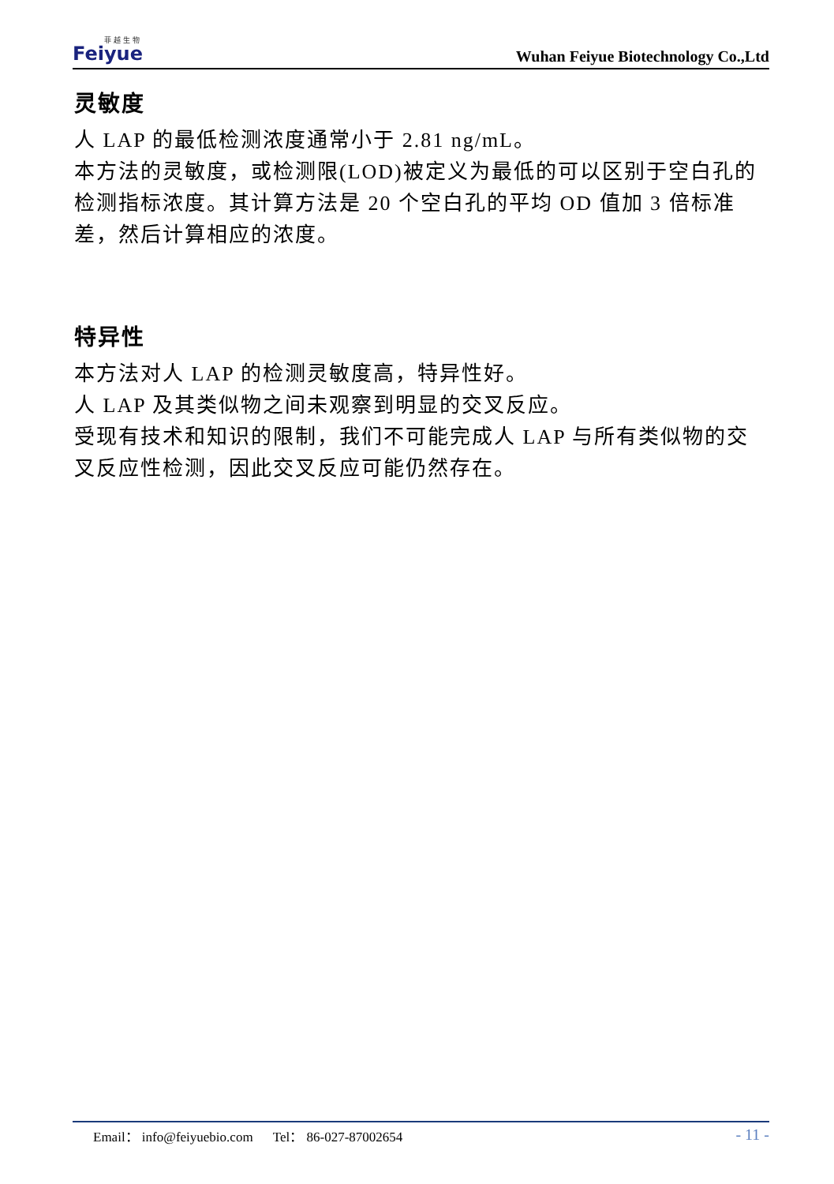菲 越 生 物
Feiyue
Wuhan Feiyue Biotechnology Co.,Ltd
灵敏度
人 LAP 的最低检测浓度通常小于 2.81 ng/mL。
本方法的灵敏度，或检测限(LOD)被定义为最低的可以区别于空白孔的检测指标浓度。其计算方法是 20 个空白孔的平均 OD 值加 3 倍标准差，然后计算相应的浓度。
特异性
本方法对人 LAP 的检测灵敏度高，特异性好。
人 LAP 及其类似物之间未观察到明显的交叉反应。
受现有技术和知识的限制，我们不可能完成人 LAP 与所有类似物的交叉反应性检测，因此交叉反应可能仍然存在。
Email： info@feiyuebio.com Tel： 86-027-87002654
- 11 -